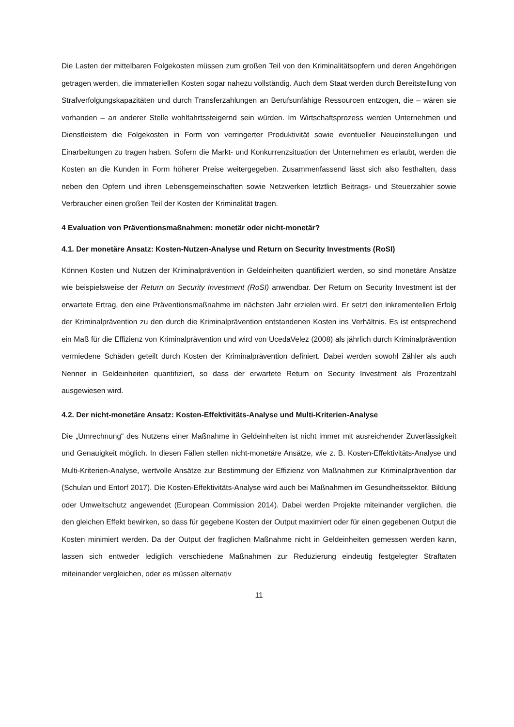Die Lasten der mittelbaren Folgekosten müssen zum großen Teil von den Kriminalitätsopfern und deren Angehörigen getragen werden, die immateriellen Kosten sogar nahezu vollständig. Auch dem Staat werden durch Bereitstellung von Strafverfolgungskapazitäten und durch Transferzahlungen an Berufsunfähige Ressourcen entzogen, die – wären sie vorhanden – an anderer Stelle wohlfahrtssteigernd sein würden. Im Wirtschaftsprozess werden Unternehmen und Dienstleistern die Folgekosten in Form von verringerter Produktivität sowie eventueller Neueinstellungen und Einarbeitungen zu tragen haben. Sofern die Markt- und Konkurrenzsituation der Unternehmen es erlaubt, werden die Kosten an die Kunden in Form höherer Preise weitergegeben. Zusammenfassend lässt sich also festhalten, dass neben den Opfern und ihren Lebensgemeinschaften sowie Netzwerken letztlich Beitrags- und Steuerzahler sowie Verbraucher einen großen Teil der Kosten der Kriminalität tragen.
4 Evaluation von Präventionsmaßnahmen: monetär oder nicht-monetär?
4.1. Der monetäre Ansatz: Kosten-Nutzen-Analyse und Return on Security Investments (RoSI)
Können Kosten und Nutzen der Kriminalprävention in Geldeinheiten quantifiziert werden, so sind monetäre Ansätze wie beispielsweise der Return on Security Investment (RoSI) anwendbar. Der Return on Security Investment ist der erwartete Ertrag, den eine Präventionsmaßnahme im nächsten Jahr erzielen wird. Er setzt den inkrementellen Erfolg der Kriminalprävention zu den durch die Kriminalprävention entstandenen Kosten ins Verhältnis. Es ist entsprechend ein Maß für die Effizienz von Kriminalprävention und wird von UcedaVelez (2008) als jährlich durch Kriminalprävention vermiedene Schäden geteilt durch Kosten der Kriminalprävention definiert. Dabei werden sowohl Zähler als auch Nenner in Geldeinheiten quantifiziert, so dass der erwartete Return on Security Investment als Prozentzahl ausgewiesen wird.
4.2. Der nicht-monetäre Ansatz: Kosten-Effektivitäts-Analyse und Multi-Kriterien-Analyse
Die „Umrechnung“ des Nutzens einer Maßnahme in Geldeinheiten ist nicht immer mit ausreichender Zuverlässigkeit und Genauigkeit möglich. In diesen Fällen stellen nicht-monetäre Ansätze, wie z. B. Kosten-Effektivitäts-Analyse und Multi-Kriterien-Analyse, wertvolle Ansätze zur Bestimmung der Effizienz von Maßnahmen zur Kriminalprävention dar (Schulan und Entorf 2017). Die Kosten-Effektivitäts-Analyse wird auch bei Maßnahmen im Gesundheitssektor, Bildung oder Umweltschutz angewendet (European Commission 2014). Dabei werden Projekte miteinander verglichen, die den gleichen Effekt bewirken, so dass für gegebene Kosten der Output maximiert oder für einen gegebenen Output die Kosten minimiert werden. Da der Output der fraglichen Maßnahme nicht in Geldeinheiten gemessen werden kann, lassen sich entweder lediglich verschiedene Maßnahmen zur Reduzierung eindeutig festgelegter Straftaten miteinander vergleichen, oder es müssen alternativ
11